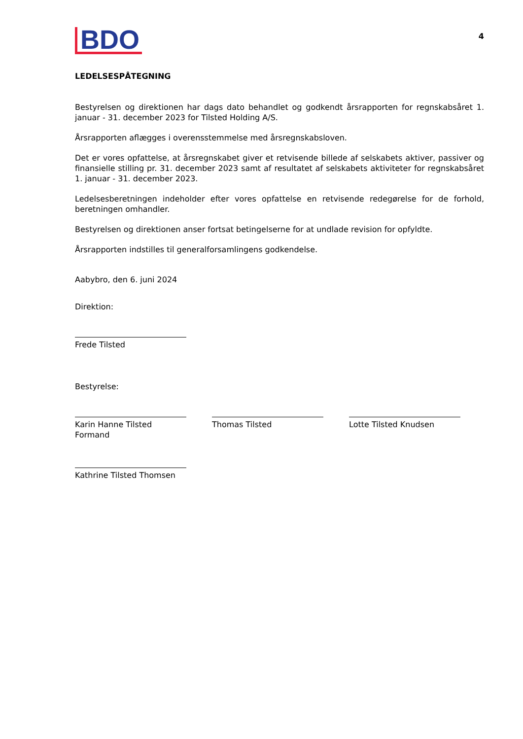BDO
4
LEDELSESPÅTEGNING
Bestyrelsen og direktionen har dags dato behandlet og godkendt årsrapporten for regnskabsåret 1. januar - 31. december 2023 for Tilsted Holding A/S.
Årsrapporten aflægges i overensstemmelse med årsregnskabsloven.
Det er vores opfattelse, at årsregnskabet giver et retvisende billede af selskabets aktiver, passiver og finansielle stilling pr. 31. december 2023 samt af resultatet af selskabets aktiviteter for regnskabsåret 1. januar - 31. december 2023.
Ledelsesberetningen indeholder efter vores opfattelse en retvisende redegørelse for de forhold, beretningen omhandler.
Bestyrelsen og direktionen anser fortsat betingelserne for at undlade revision for opfyldte.
Årsrapporten indstilles til generalforsamlingens godkendelse.
Aabybro, den 6. juni 2024
Direktion:
Frede Tilsted
Bestyrelse:
Karin Hanne Tilsted
Formand
Thomas Tilsted Lotte Tilsted Knudsen
Kathrine Tilsted Thomsen